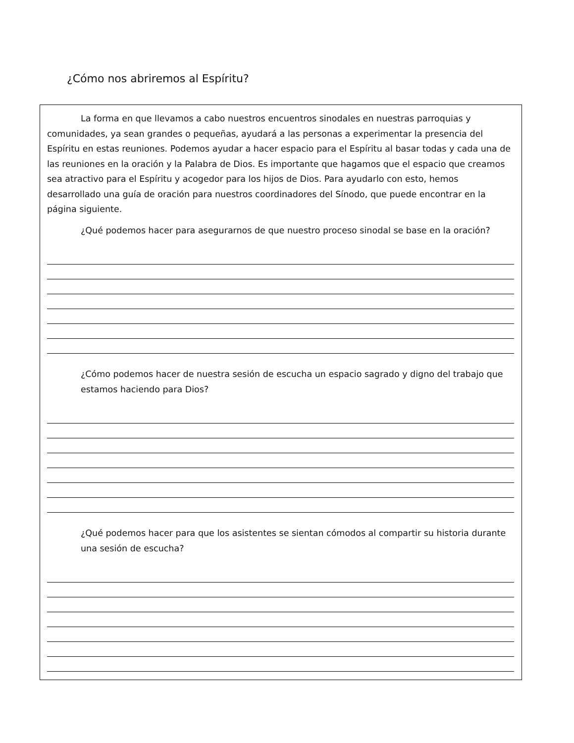¿Cómo nos abriremos al Espíritu?
La forma en que llevamos a cabo nuestros encuentros sinodales en nuestras parroquias y comunidades, ya sean grandes o pequeñas, ayudará a las personas a experimentar la presencia del Espíritu en estas reuniones. Podemos ayudar a hacer espacio para el Espíritu al basar todas y cada una de las reuniones en la oración y la Palabra de Dios. Es importante que hagamos que el espacio que creamos sea atractivo para el Espíritu y acogedor para los hijos de Dios. Para ayudarlo con esto, hemos desarrollado una guía de oración para nuestros coordinadores del Sínodo, que puede encontrar en la página siguiente.
¿Qué podemos hacer para asegurarnos de que nuestro proceso sinodal se base en la oración?
¿Cómo podemos hacer de nuestra sesión de escucha un espacio sagrado y digno del trabajo que estamos haciendo para Dios?
¿Qué podemos hacer para que los asistentes se sientan cómodos al compartir su historia durante una sesión de escucha?